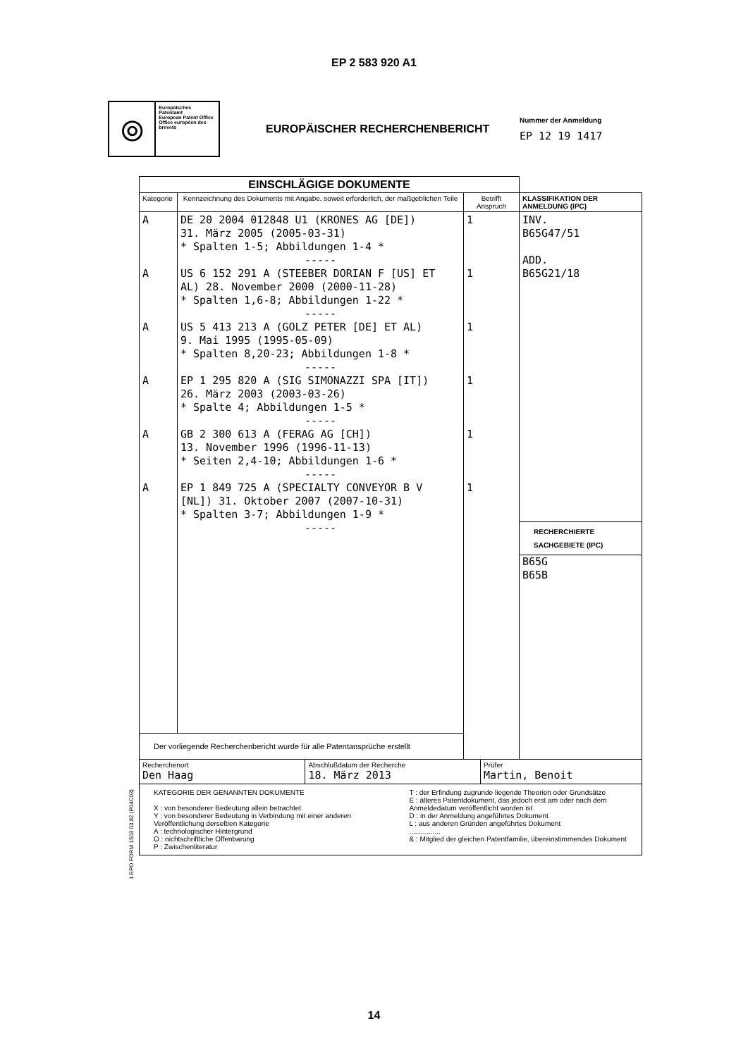EP 2 583 920 A1
⦾
Europäisches Patentamt
European Patent Office
Office européen des brevets
EUROPÄISCHER RECHERCHENBERICHT
Nummer der Anmeldung
EP 12 19 1417
| EINSCHLÄGIGE DOKUMENTE | | | |
| Kategorie | Kennzeichnung des Dokuments mit Angabe, soweit erforderlich, der maßgeblichen Teile | Betrifft Anspruch | KLASSIFIKATION DER ANMELDUNG (IPC) |
| A A A A A A | DE 20 2004 012848 U1 (KRONES AG [DE]) 31. März 2005 (2005-03-31) * Spalten 1-5; Abbildungen 1-4 * ----- US 6 152 291 A (STEEBER DORIAN F [US] ET AL) 28. November 2000 (2000-11-28) * Spalten 1,6-8; Abbildungen 1-22 * ----- US 5 413 213 A (GOLZ PETER [DE] ET AL) 9. Mai 1995 (1995-05-09) * Spalten 8,20-23; Abbildungen 1-8 * ----- EP 1 295 820 A (SIG SIMONAZZI SPA [IT]) 26. März 2003 (2003-03-26) * Spalte 4; Abbildungen 1-5 * ----- GB 2 300 613 A (FERAG AG [CH]) 13. November 1996 (1996-11-13) * Seiten 2,4-10; Abbildungen 1-6 * ----- EP 1 849 725 A (SPECIALTY CONVEYOR B V [NL]) 31. Oktober 2007 (2007-10-31) * Spalten 3-7; Abbildungen 1-9 * ----- | 1 1 1 1 1 1 | INV. B65G47/51 ADD. B65G21/18 RECHERCHIERTE SACHGEBIETE (IPC) B65G B65B |
| Der vorliegende Recherchenbericht wurde für alle Patentansprüche erstellt | | | |
| / Recherchenort Den Haag / Abschlußdatum der Recherche 18. März 2013 / Prüfer Martin, Benoit / | | | |
| KATEGORIE DER GENANNTEN DOKUMENTE X : von besonderer Bedeutung allein betrachtet Y : von besonderer Bedeutung in Verbindung mit einer anderen Veröffentlichung derselben Kategorie A : technologischer Hintergrund O : nichtschriftliche Offenbarung P : Zwischenliteratur T : der Erfindung zugrunde liegende Theorien oder Grundsätze E : älteres Patentdokument, das jedoch erst am oder nach dem Anmeldedatum veröffentlicht worden ist D : in der Anmeldung angeführtes Dokument L : aus anderen Gründen angeführtes Dokument ................ & : Mitglied der gleichen Patentfamilie, übereinstimmendes Dokument | | | |
1 EPO FORM 1503 03.82 (P04C03)
14